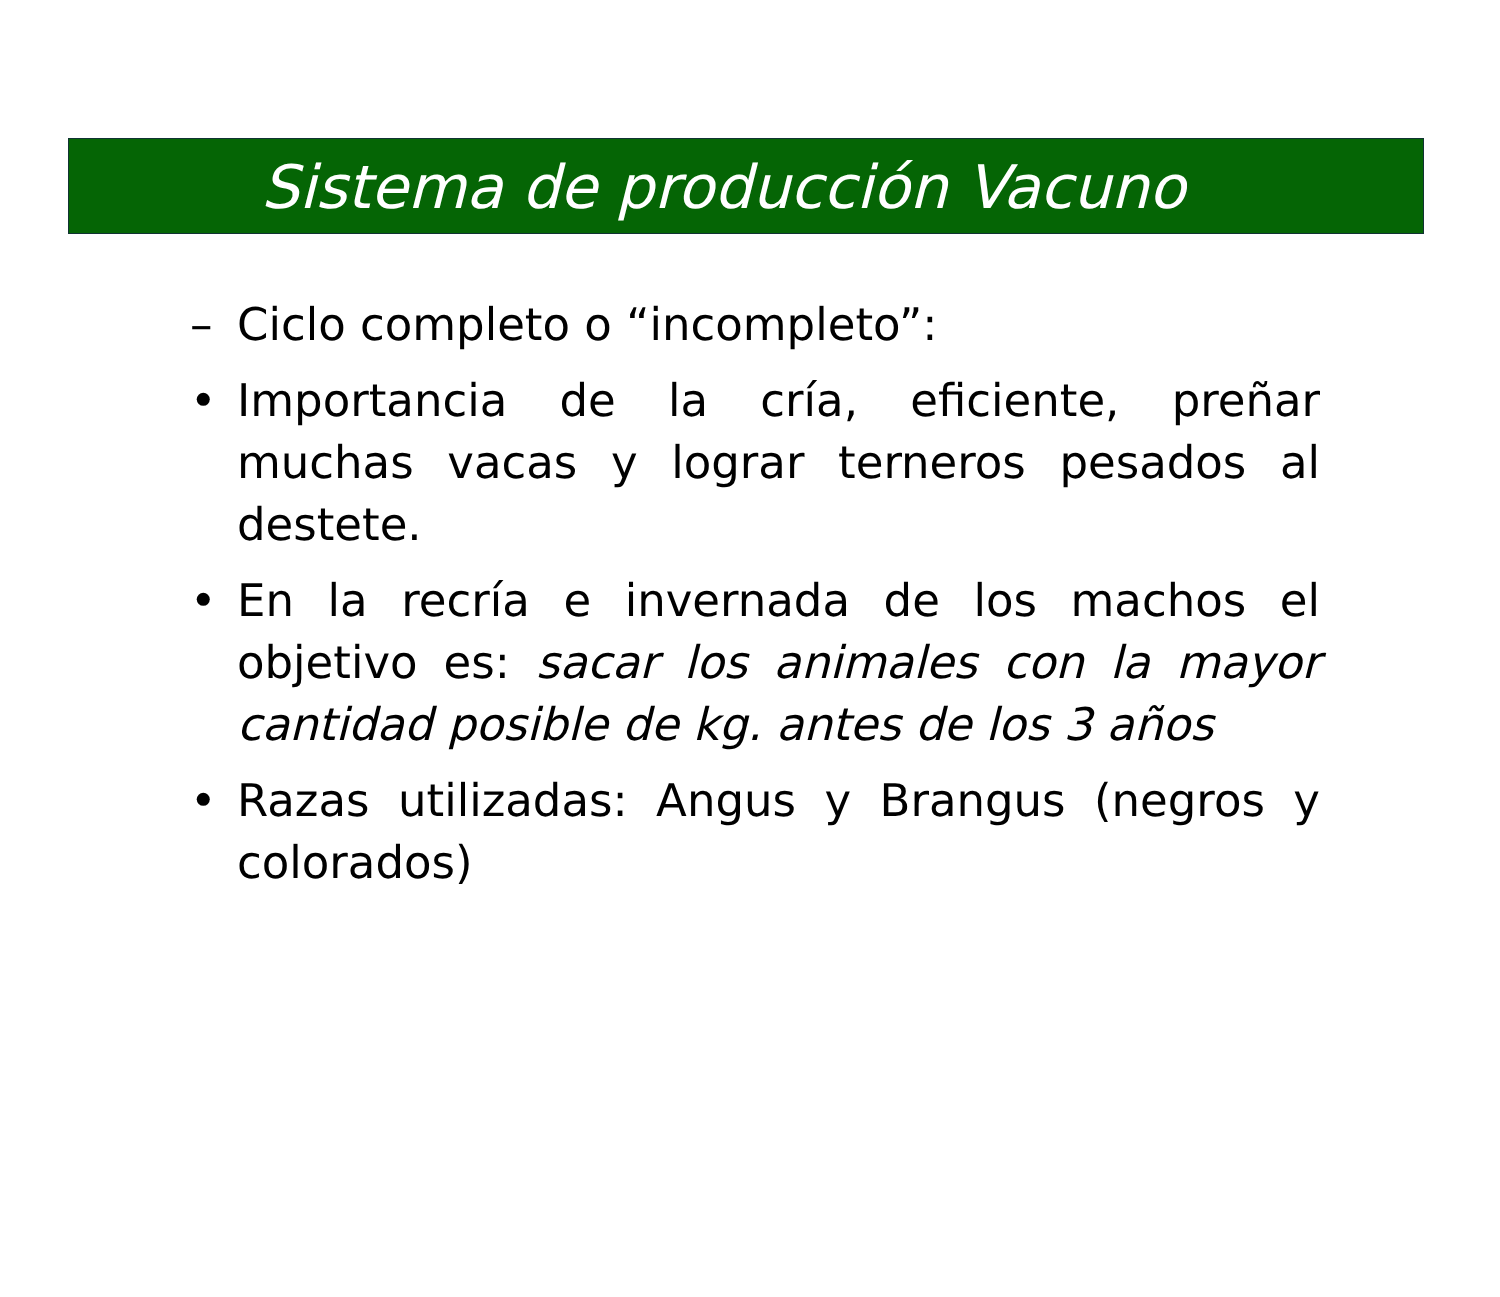Sistema de producción Vacuno
– Ciclo completo o “incompleto”:
• Importancia de la cría, eficiente, preñar muchas vacas y lograr terneros pesados al destete.
• En la recría e invernada de los machos el objetivo es: sacar los animales con la mayor cantidad posible de kg. antes de los 3 años
• Razas utilizadas: Angus y Brangus (negros y colorados)